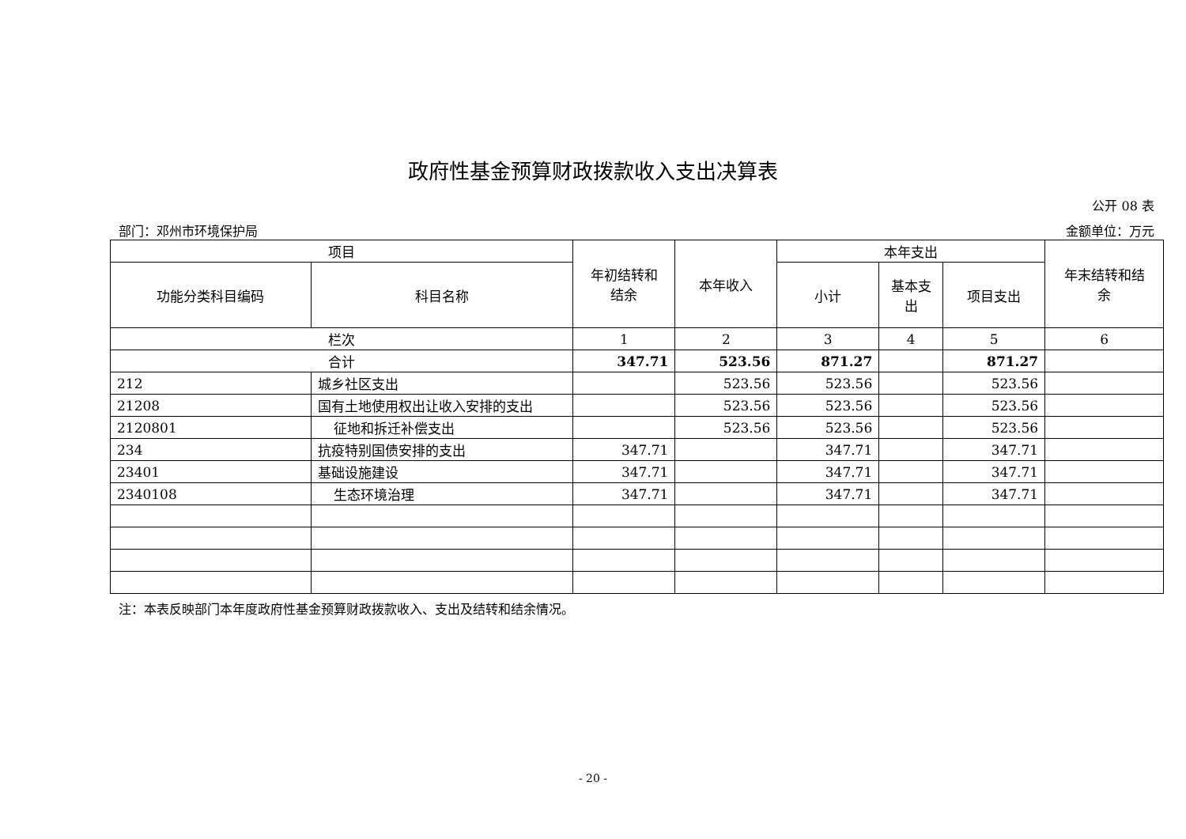政府性基金预算财政拨款收入支出决算表
公开 08 表
部门：邓州市环境保护局 金额单位：万元
| 项目 | | 年初结转和 结余 | 本年收入 | 本年支出 | | | 年末结转和结 余 |
| --- | --- | --- | --- | --- | --- | --- | --- |
| 功能分类科目编码 | 科目名称 | | | 小计 | 基本支 出 | 项目支出 | |
| 栏次 | | 1 | 2 | 3 | 4 | 5 | 6 |
| 合计 | | 347.71 | 523.56 | 871.27 | | 871.27 | |
| 212 | 城乡社区支出 | | 523.56 | 523.56 | | 523.56 | |
| 21208 | 国有土地使用权出让收入安排的支出 | | 523.56 | 523.56 | | 523.56 | |
| 2120801 | 征地和拆迁补偿支出 | | 523.56 | 523.56 | | 523.56 | |
| 234 | 抗疫特别国债安排的支出 | 347.71 | | 347.71 | | 347.71 | |
| 23401 | 基础设施建设 | 347.71 | | 347.71 | | 347.71 | |
| 2340108 | 生态环境治理 | 347.71 | | 347.71 | | 347.71 | |
注：本表反映部门本年度政府性基金预算财政拨款收入、支出及结转和结余情况。
- 20 -